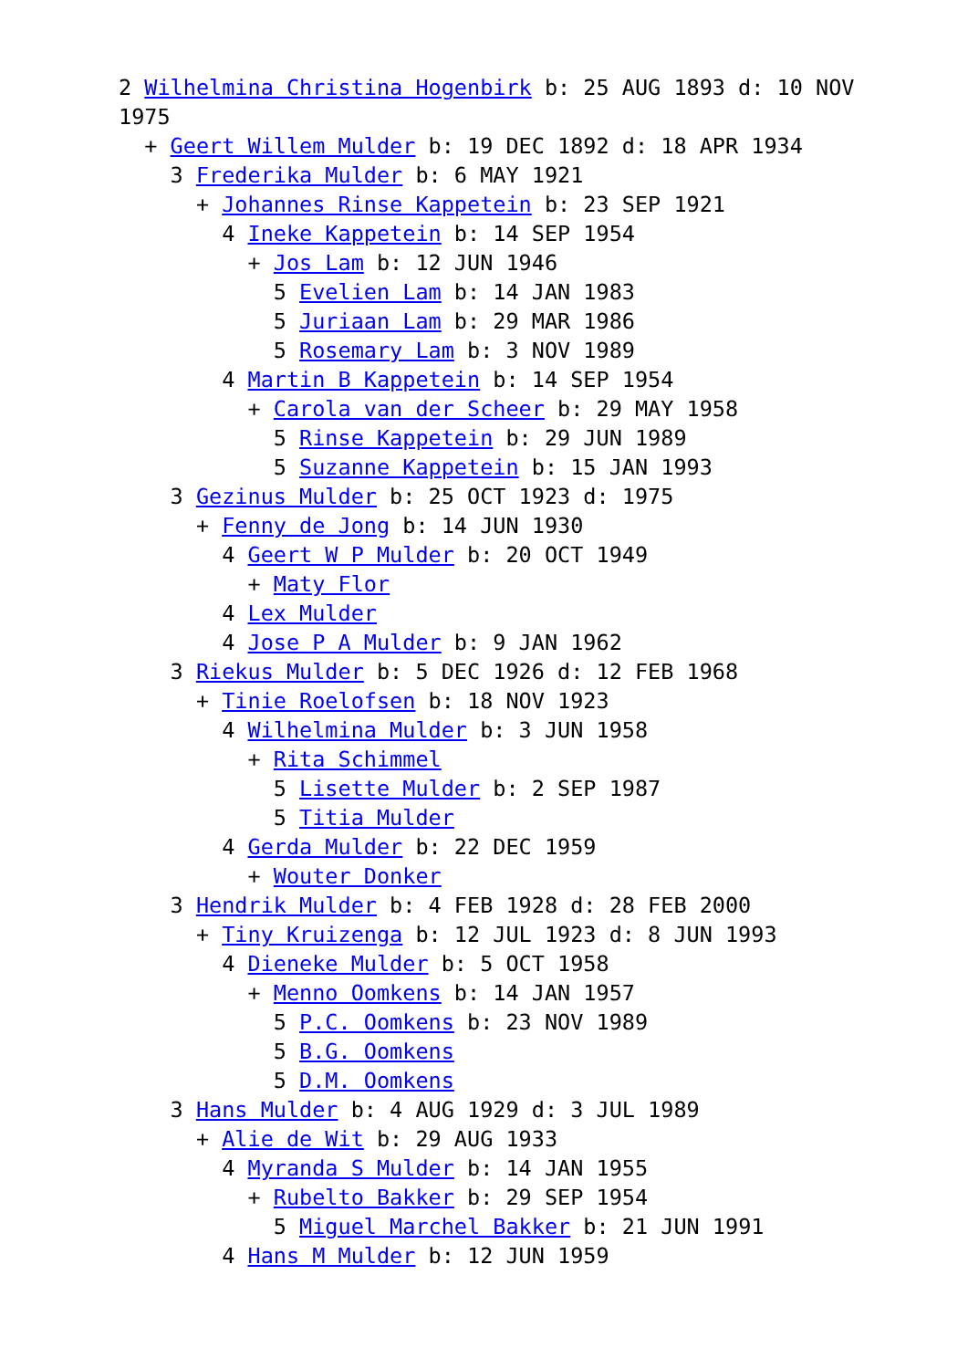2 Wilhelmina Christina Hogenbirk b: 25 AUG 1893 d: 10 NOV 1975
+ Geert Willem Mulder b: 19 DEC 1892 d: 18 APR 1934
3 Frederika Mulder b: 6 MAY 1921
+ Johannes Rinse Kappetein b: 23 SEP 1921
4 Ineke Kappetein b: 14 SEP 1954
+ Jos Lam b: 12 JUN 1946
5 Evelien Lam b: 14 JAN 1983
5 Juriaan Lam b: 29 MAR 1986
5 Rosemary Lam b: 3 NOV 1989
4 Martin B Kappetein b: 14 SEP 1954
+ Carola van der Scheer b: 29 MAY 1958
5 Rinse Kappetein b: 29 JUN 1989
5 Suzanne Kappetein b: 15 JAN 1993
3 Gezinus Mulder b: 25 OCT 1923 d: 1975
+ Fenny de Jong b: 14 JUN 1930
4 Geert W P Mulder b: 20 OCT 1949
+ Maty Flor
4 Lex Mulder
4 Jose P A Mulder b: 9 JAN 1962
3 Riekus Mulder b: 5 DEC 1926 d: 12 FEB 1968
+ Tinie Roelofsen b: 18 NOV 1923
4 Wilhelmina Mulder b: 3 JUN 1958
+ Rita Schimmel
5 Lisette Mulder b: 2 SEP 1987
5 Titia Mulder
4 Gerda Mulder b: 22 DEC 1959
+ Wouter Donker
3 Hendrik Mulder b: 4 FEB 1928 d: 28 FEB 2000
+ Tiny Kruizenga b: 12 JUL 1923 d: 8 JUN 1993
4 Dieneke Mulder b: 5 OCT 1958
+ Menno Oomkens b: 14 JAN 1957
5 P.C. Oomkens b: 23 NOV 1989
5 B.G. Oomkens
5 D.M. Oomkens
3 Hans Mulder b: 4 AUG 1929 d: 3 JUL 1989
+ Alie de Wit b: 29 AUG 1933
4 Myranda S Mulder b: 14 JAN 1955
+ Rubelto Bakker b: 29 SEP 1954
5 Miguel Marchel Bakker b: 21 JUN 1991
4 Hans M Mulder b: 12 JUN 1959